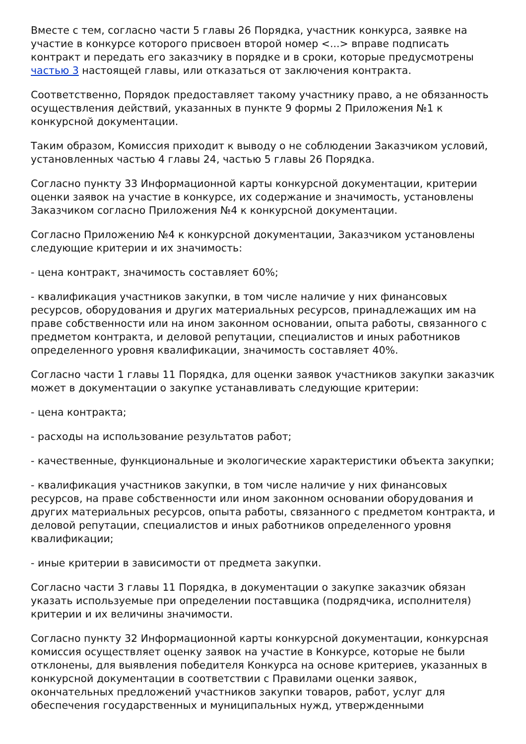Вместе с тем, согласно части 5 главы 26 Порядка, участник конкурса, заявке на участие в конкурсе которого присвоен второй номер <...> вправе подписать контракт и передать его заказчику в порядке и в сроки, которые предусмотрены частью 3 настоящей главы, или отказаться от заключения контракта.
Соответственно, Порядок предоставляет такому участнику право, а не обязанность осуществления действий, указанных в пункте 9 формы 2 Приложения №1 к конкурсной документации.
Таким образом, Комиссия приходит к выводу о не соблюдении Заказчиком условий, установленных частью 4 главы 24, частью 5 главы 26 Порядка.
Согласно пункту 33 Информационной карты конкурсной документации, критерии оценки заявок на участие в конкурсе, их содержание и значимость, установлены Заказчиком согласно Приложения №4 к конкурсной документации.
Согласно Приложению №4 к конкурсной документации, Заказчиком установлены следующие критерии и их значимость:
- цена контракт, значимость составляет 60%;
- квалификация участников закупки, в том числе наличие у них финансовых ресурсов, оборудования и других материальных ресурсов, принадлежащих им на праве собственности или на ином законном основании, опыта работы, связанного с предметом контракта, и деловой репутации, специалистов и иных работников определенного уровня квалификации, значимость составляет 40%.
Согласно части 1 главы 11 Порядка, для оценки заявок участников закупки заказчик может в документации о закупке устанавливать следующие критерии:
- цена контракта;
- расходы на использование результатов работ;
- качественные, функциональные и экологические характеристики объекта закупки;
- квалификация участников закупки, в том числе наличие у них финансовых ресурсов, на праве собственности или ином законном основании оборудования и других материальных ресурсов, опыта работы, связанного с предметом контракта, и деловой репутации, специалистов и иных работников определенного уровня квалификации;
- иные критерии в зависимости от предмета закупки.
Согласно части 3 главы 11 Порядка, в документации о закупке заказчик обязан указать используемые при определении поставщика (подрядчика, исполнителя) критерии и их величины значимости.
Согласно пункту 32 Информационной карты конкурсной документации, конкурсная комиссия осуществляет оценку заявок на участие в Конкурсе, которые не были отклонены, для выявления победителя Конкурса на основе критериев, указанных в конкурсной документации в соответствии с Правилами оценки заявок, окончательных предложений участников закупки товаров, работ, услуг для обеспечения государственных и муниципальных нужд, утвержденными